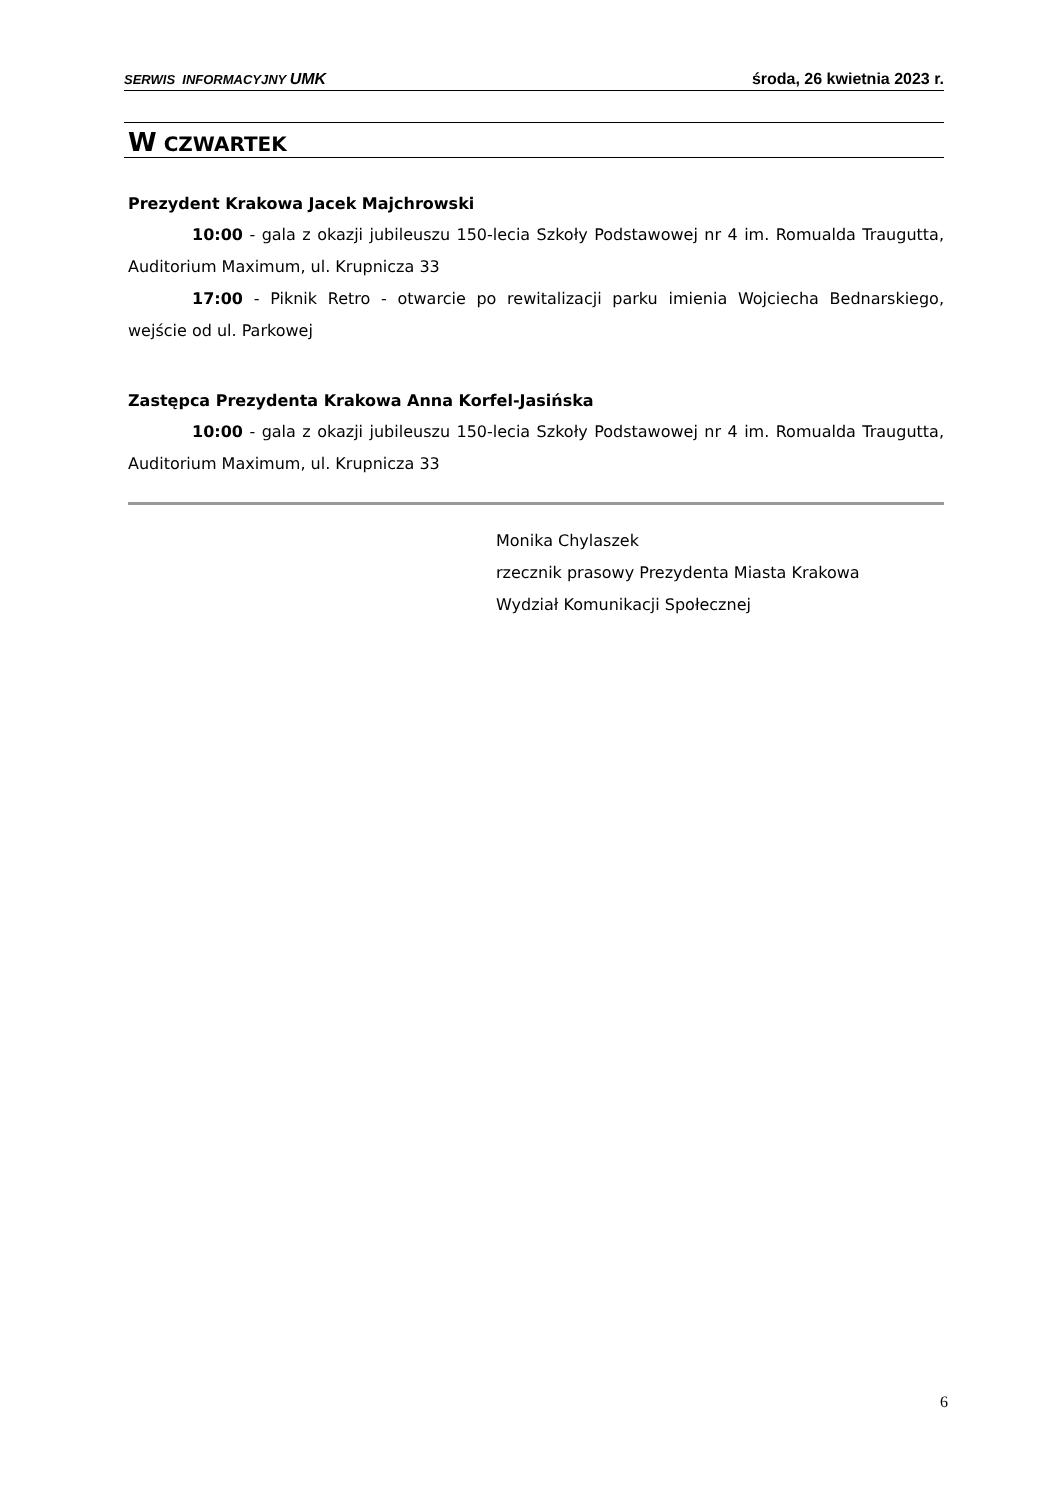SERWIS INFORMACYJNY UMK środa, 26 kwietnia 2023 r.
W CZWARTEK
Prezydent Krakowa Jacek Majchrowski
10:00 - gala z okazji jubileuszu 150-lecia Szkoły Podstawowej nr 4 im. Romualda Traugutta, Auditorium Maximum, ul. Krupnicza 33
17:00 - Piknik Retro - otwarcie po rewitalizacji parku imienia Wojciecha Bednarskiego, wejście od ul. Parkowej
Zastępca Prezydenta Krakowa Anna Korfel-Jasińska
10:00 - gala z okazji jubileuszu 150-lecia Szkoły Podstawowej nr 4 im. Romualda Traugutta, Auditorium Maximum, ul. Krupnicza 33
Monika Chylaszek
rzecznik prasowy Prezydenta Miasta Krakowa
Wydział Komunikacji Społecznej
6